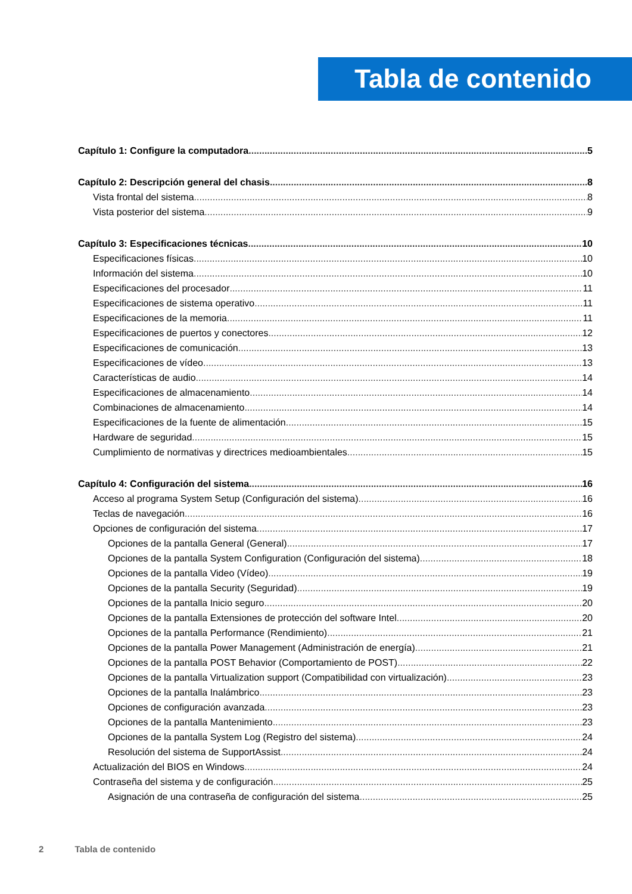Tabla de contenido
Capítulo 1: Configure la computadora 5
Capítulo 2: Descripción general del chasis 8
Vista frontal del sistema 8
Vista posterior del sistema 9
Capítulo 3: Especificaciones técnicas 10
Especificaciones físicas 10
Información del sistema 10
Especificaciones del procesador 11
Especificaciones de sistema operativo 11
Especificaciones de la memoria 11
Especificaciones de puertos y conectores 12
Especificaciones de comunicación 13
Especificaciones de vídeo 13
Características de audio 14
Especificaciones de almacenamiento 14
Combinaciones de almacenamiento 14
Especificaciones de la fuente de alimentación 15
Hardware de seguridad 15
Cumplimiento de normativas y directrices medioambientales 15
Capítulo 4: Configuración del sistema 16
Acceso al programa System Setup (Configuración del sistema) 16
Teclas de navegación 16
Opciones de configuración del sistema 17
Opciones de la pantalla General (General) 17
Opciones de la pantalla System Configuration (Configuración del sistema) 18
Opciones de la pantalla Video (Vídeo) 19
Opciones de la pantalla Security (Seguridad) 19
Opciones de la pantalla Inicio seguro 20
Opciones de la pantalla Extensiones de protección del software Intel 20
Opciones de la pantalla Performance (Rendimiento) 21
Opciones de la pantalla Power Management (Administración de energía) 21
Opciones de la pantalla POST Behavior (Comportamiento de POST) 22
Opciones de la pantalla Virtualization support (Compatibilidad con virtualización) 23
Opciones de la pantalla Inalámbrico 23
Opciones de configuración avanzada 23
Opciones de la pantalla Mantenimiento 23
Opciones de la pantalla System Log (Registro del sistema) 24
Resolución del sistema de SupportAssist 24
Actualización del BIOS en Windows 24
Contraseña del sistema y de configuración 25
Asignación de una contraseña de configuración del sistema 25
2 Tabla de contenido